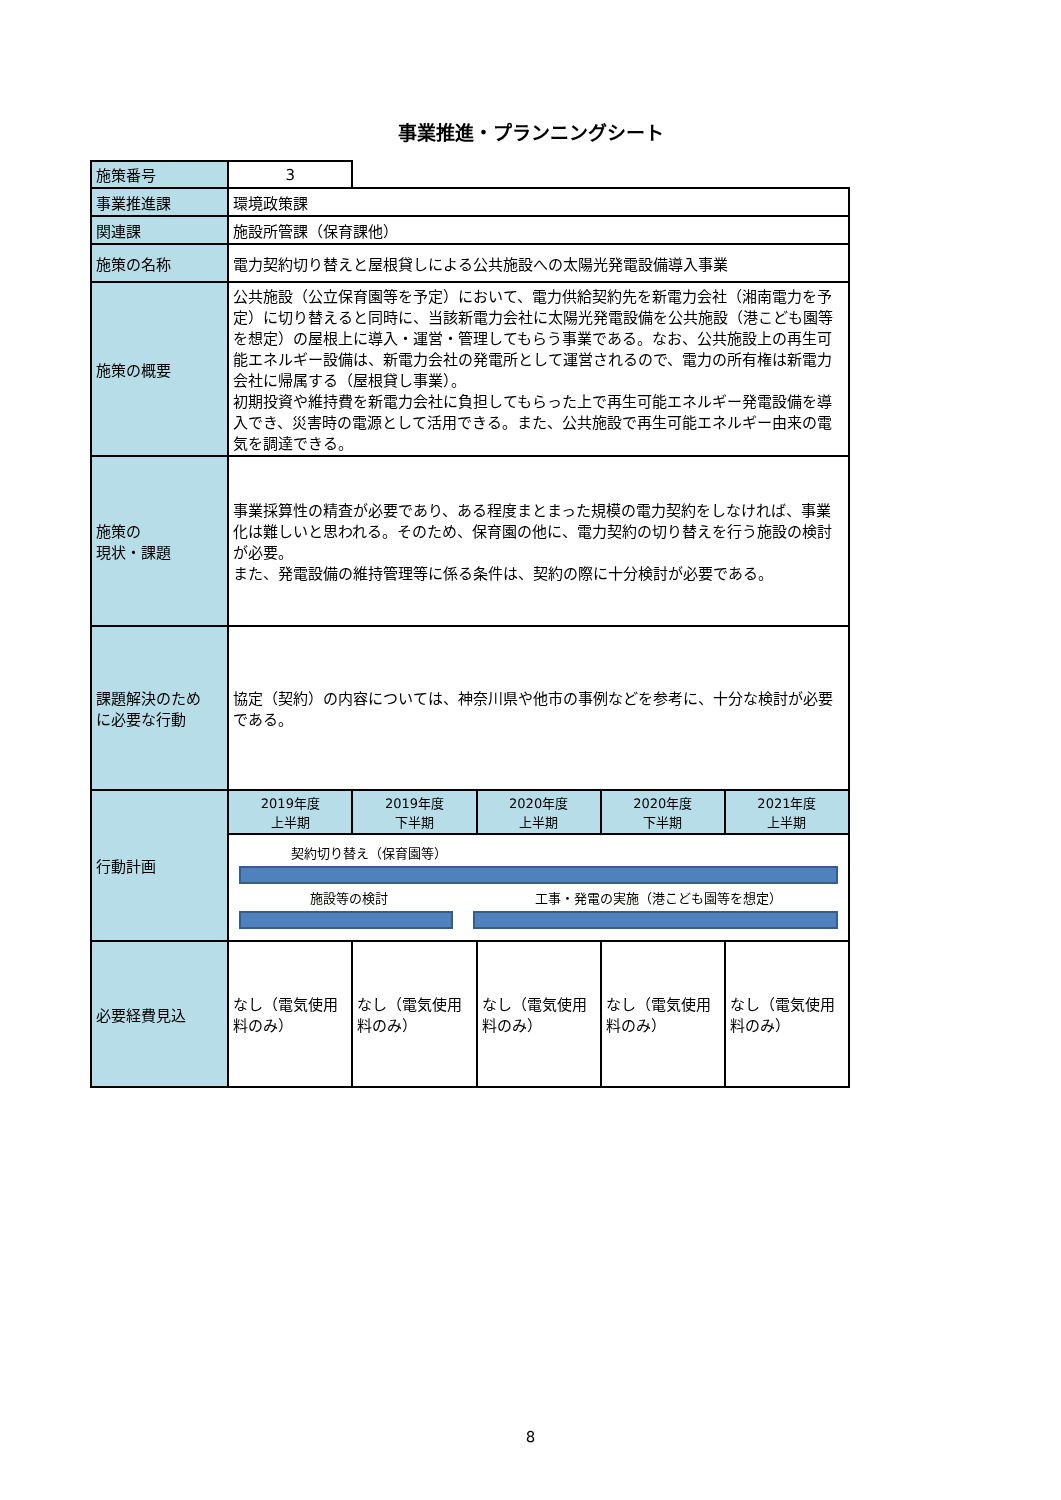事業推進・プランニングシート
| 施策番号 | 3 | | | | |
| 事業推進課 | 環境政策課 | | | | |
| 関連課 | 施設所管課（保育課他） | | | | |
| 施策の名称 | 電力契約切り替えと屋根貸しによる公共施設への太陽光発電設備導入事業 | | | | |
| 施策の概要 | 公共施設（公立保育園等を予定）において、電力供給契約先を新電力会社（湘南電力を予定）に切り替えると同時に、当該新電力会社に太陽光発電設備を公共施設（港こども園等を想定）の屋根上に導入・運営・管理してもらう事業である。なお、公共施設上の再生可能エネルギー設備は、新電力会社の発電所として運営されるので、電力の所有権は新電力会社に帰属する（屋根貸し事業）。 初期投資や維持費を新電力会社に負担してもらった上で再生可能エネルギー発電設備を導入でき、災害時の電源として活用できる。また、公共施設で再生可能エネルギー由来の電気を調達できる。 | | | | |
| 施策の 現状・課題 | 事業採算性の精査が必要であり、ある程度まとまった規模の電力契約をしなければ、事業化は難しいと思われる。そのため、保育園の他に、電力契約の切り替えを行う施設の検討が必要。 また、発電設備の維持管理等に係る条件は、契約の際に十分検討が必要である。 | | | | |
| 課題解決のため に必要な行動 | 協定（契約）の内容については、神奈川県や他市の事例などを参考に、十分な検討が必要である。 | | | | |
| 行動計画 | 2019年度 上半期 | 2019年度 下半期 | 2020年度 上半期 | 2020年度 下半期 | 2021年度 上半期 |
| | 契約切り替え（保育園等） 施設等の検討 工事・発電の実施（港こども園等を想定） | | | | |
| 必要経費見込 | なし（電気使用料のみ） | なし（電気使用料のみ） | なし（電気使用料のみ） | なし（電気使用料のみ） | なし（電気使用料のみ） |
8